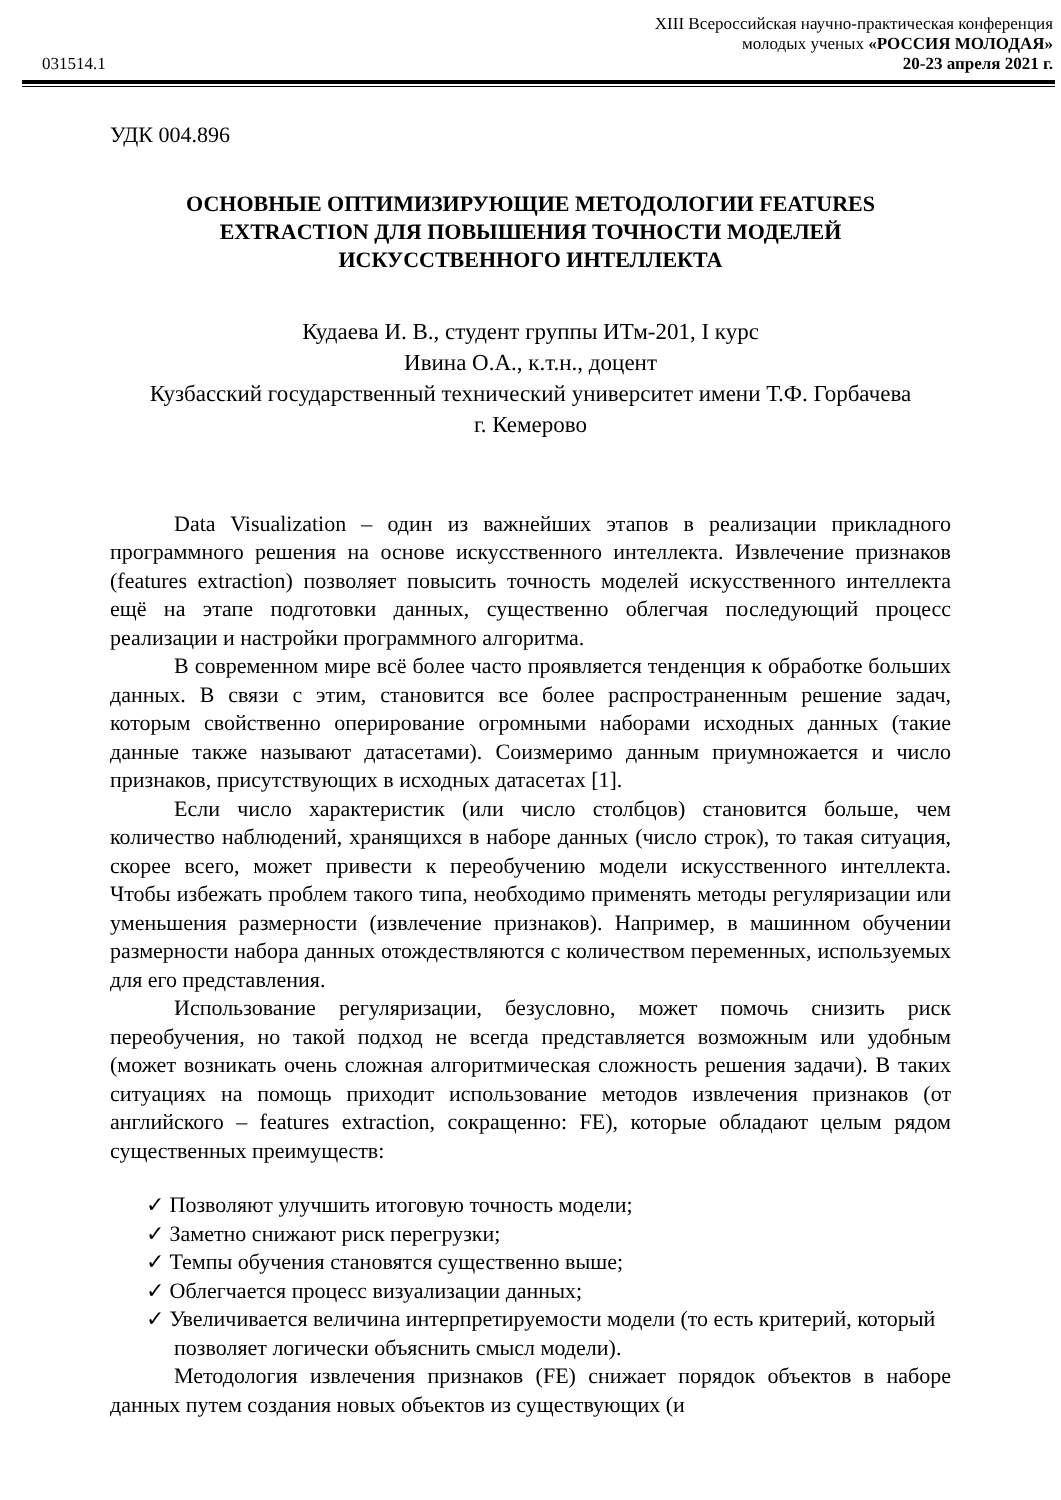031514.1
XIII Всероссийская научно-практическая конференция
молодых ученых «РОССИЯ МОЛОДАЯ»
20-23 апреля 2021 г.
УДК 004.896
ОСНОВНЫЕ ОПТИМИЗИРУЮЩИЕ МЕТОДОЛОГИИ FEATURES EXTRACTION ДЛЯ ПОВЫШЕНИЯ ТОЧНОСТИ МОДЕЛЕЙ ИСКУССТВЕННОГО ИНТЕЛЛЕКТА
Кудаева И. В., студент группы ИТм-201, I курс
Ивина О.А., к.т.н., доцент
Кузбасский государственный технический университет имени Т.Ф. Горбачева
г. Кемерово
Data Visualization – один из важнейших этапов в реализации прикладного программного решения на основе искусственного интеллекта. Извлечение признаков (features extraction) позволяет повысить точность моделей искусственного интеллекта ещё на этапе подготовки данных, существенно облегчая последующий процесс реализации и настройки программного алгоритма.
В современном мире всё более часто проявляется тенденция к обработке больших данных. В связи с этим, становится все более распространенным решение задач, которым свойственно оперирование огромными наборами исходных данных (такие данные также называют датасетами). Соизмеримо данным приумножается и число признаков, присутствующих в исходных датасетах [1].
Если число характеристик (или число столбцов) становится больше, чем количество наблюдений, хранящихся в наборе данных (число строк), то такая ситуация, скорее всего, может привести к переобучению модели искусственного интеллекта. Чтобы избежать проблем такого типа, необходимо применять методы регуляризации или уменьшения размерности (извлечение признаков). Например, в машинном обучении размерности набора данных отождествляются с количеством переменных, используемых для его представления.
Использование регуляризации, безусловно, может помочь снизить риск переобучения, но такой подход не всегда представляется возможным или удобным (может возникать очень сложная алгоритмическая сложность решения задачи). В таких ситуациях на помощь приходит использование методов извлечения признаков (от английского – features extraction, сокращенно: FE), которые обладают целым рядом существенных преимуществ:
✓ Позволяют улучшить итоговую точность модели;
✓ Заметно снижают риск перегрузки;
✓ Темпы обучения становятся существенно выше;
✓ Облегчается процесс визуализации данных;
✓ Увеличивается величина интерпретируемости модели (то есть критерий, который позволяет логически объяснить смысл модели).
Методология извлечения признаков (FE) снижает порядок объектов в наборе данных путем создания новых объектов из существующих (и